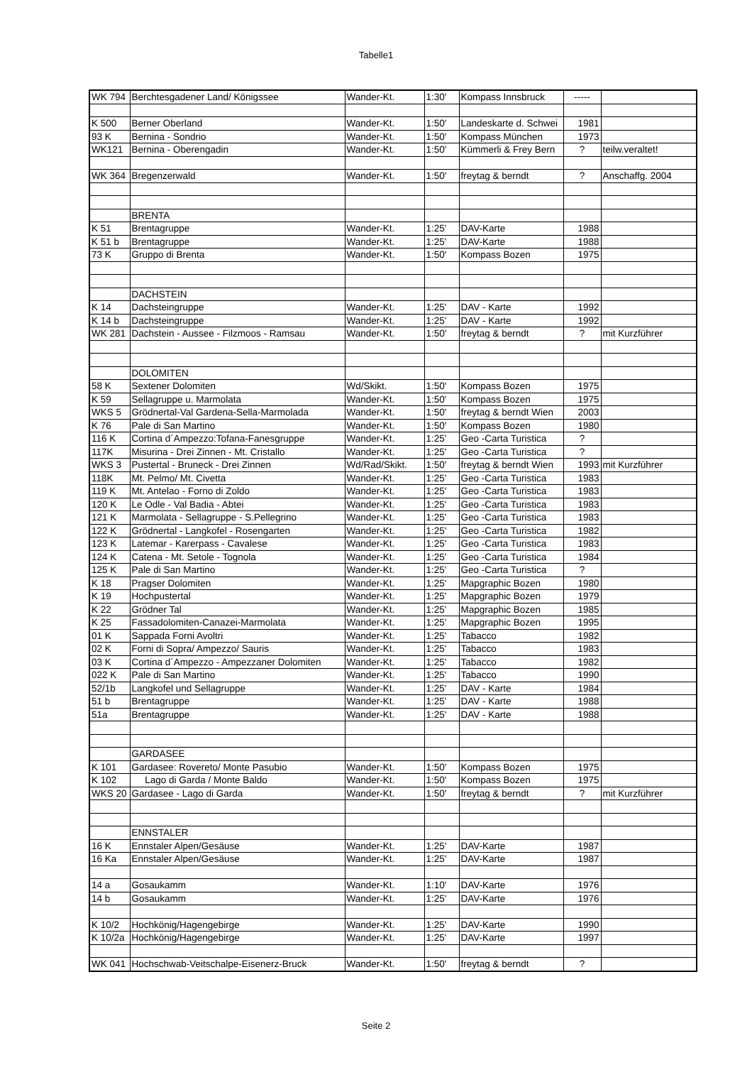Tabelle1
| WK 794 | Berchtesgadener Land/ Königssee | Wander-Kt. | 1:30' | Kompass Innsbruck | ----- | |
| K 500 | Berner Oberland | Wander-Kt. | 1:50' | Landeskarte d. Schwei | 1981 | |
| 93 K | Bernina - Sondrio | Wander-Kt. | 1:50' | Kompass München | 1973 | |
| WK121 | Bernina - Oberengadin | Wander-Kt. | 1:50' | Kümmerli & Frey Bern | ? | teilw.veraltet! |
| WK 364 | Bregenzerwald | Wander-Kt. | 1:50' | freytag & berndt | ? | Anschaffg. 2004 |
| | BRENTA | | | | | |
| K 51 | Brentagruppe | Wander-Kt. | 1:25' | DAV-Karte | 1988 | |
| K 51 b | Brentagruppe | Wander-Kt. | 1:25' | DAV-Karte | 1988 | |
| 73 K | Gruppo di Brenta | Wander-Kt. | 1:50' | Kompass Bozen | 1975 | |
| | DACHSTEIN | | | | | |
| K 14 | Dachsteingruppe | Wander-Kt. | 1:25' | DAV - Karte | 1992 | |
| K 14 b | Dachsteingruppe | Wander-Kt. | 1:25' | DAV - Karte | 1992 | |
| WK 281 | Dachstein - Aussee - Filzmoos - Ramsau | Wander-Kt. | 1:50' | freytag & berndt | ? | mit Kurzführer |
| | DOLOMITEN | | | | | |
| 58 K | Sextener Dolomiten | Wd/Skikt. | 1:50' | Kompass Bozen | 1975 | |
| K 59 | Sellagruppe u. Marmolata | Wander-Kt. | 1:50' | Kompass Bozen | 1975 | |
| WKS 5 | Grödnertal-Val Gardena-Sella-Marmolada | Wander-Kt. | 1:50' | freytag & berndt Wien | 2003 | |
| K 76 | Pale di San Martino | Wander-Kt. | 1:50' | Kompass Bozen | 1980 | |
| 116 K | Cortina d´Ampezzo:Tofana-Fanesgruppe | Wander-Kt. | 1:25' | Geo -Carta Turistica | ? | |
| 117K | Misurina - Drei Zinnen - Mt. Cristallo | Wander-Kt. | 1:25' | Geo -Carta Turistica | ? | |
| WKS 3 | Pustertal - Bruneck - Drei Zinnen | Wd/Rad/Skikt. | 1:50' | freytag & berndt Wien | 1993 | mit Kurzführer |
| 118K | Mt. Pelmo/ Mt. Civetta | Wander-Kt. | 1:25' | Geo -Carta Turistica | 1983 | |
| 119 K | Mt. Antelao - Forno di Zoldo | Wander-Kt. | 1:25' | Geo -Carta Turistica | 1983 | |
| 120 K | Le Odle - Val Badia - Abtei | Wander-Kt. | 1:25' | Geo -Carta Turistica | 1983 | |
| 121 K | Marmolata - Sellagruppe - S.Pellegrino | Wander-Kt. | 1:25' | Geo -Carta Turistica | 1983 | |
| 122 K | Grödnertal - Langkofel - Rosengarten | Wander-Kt. | 1:25' | Geo -Carta Turistica | 1982 | |
| 123 K | Latemar - Karerpass - Cavalese | Wander-Kt. | 1:25' | Geo -Carta Turistica | 1983 | |
| 124 K | Catena - Mt. Setole - Tognola | Wander-Kt. | 1:25' | Geo -Carta Turistica | 1984 | |
| 125 K | Pale di San Martino | Wander-Kt. | 1:25' | Geo -Carta Turistica | ? | |
| K 18 | Pragser Dolomiten | Wander-Kt. | 1:25' | Mapgraphic Bozen | 1980 | |
| K 19 | Hochpustertal | Wander-Kt. | 1:25' | Mapgraphic Bozen | 1979 | |
| K 22 | Grödner Tal | Wander-Kt. | 1:25' | Mapgraphic Bozen | 1985 | |
| K 25 | Fassadolomiten-Canazei-Marmolata | Wander-Kt. | 1:25' | Mapgraphic Bozen | 1995 | |
| 01 K | Sappada Forni Avoltri | Wander-Kt. | 1:25' | Tabacco | 1982 | |
| 02 K | Forni di Sopra/ Ampezzo/ Sauris | Wander-Kt. | 1:25' | Tabacco | 1983 | |
| 03 K | Cortina d´Ampezzo - Ampezzaner Dolomiten | Wander-Kt. | 1:25' | Tabacco | 1982 | |
| 022 K | Pale di San Martino | Wander-Kt. | 1:25' | Tabacco | 1990 | |
| 52/1b | Langkofel und Sellagruppe | Wander-Kt. | 1:25' | DAV - Karte | 1984 | |
| 51 b | Brentagruppe | Wander-Kt. | 1:25' | DAV - Karte | 1988 | |
| 51a | Brentagruppe | Wander-Kt. | 1:25' | DAV - Karte | 1988 | |
| | GARDASEE | | | | | |
| K 101 | Gardasee: Rovereto/ Monte Pasubio | Wander-Kt. | 1:50' | Kompass Bozen | 1975 | |
| K 102 | Lago di Garda / Monte Baldo | Wander-Kt. | 1:50' | Kompass Bozen | 1975 | |
| WKS 20 | Gardasee - Lago di Garda | Wander-Kt. | 1:50' | freytag & berndt | ? | mit Kurzführer |
| | ENNSTALER | | | | | |
| 16 K | Ennstaler Alpen/Gesäuse | Wander-Kt. | 1:25' | DAV-Karte | 1987 | |
| 16 Ka | Ennstaler Alpen/Gesäuse | Wander-Kt. | 1:25' | DAV-Karte | 1987 | |
| 14 a | Gosaukamm | Wander-Kt. | 1:10' | DAV-Karte | 1976 | |
| 14 b | Gosaukamm | Wander-Kt. | 1:25' | DAV-Karte | 1976 | |
| K 10/2 | Hochkönig/Hagengebirge | Wander-Kt. | 1:25' | DAV-Karte | 1990 | |
| K 10/2a | Hochkönig/Hagengebirge | Wander-Kt. | 1:25' | DAV-Karte | 1997 | |
| WK 041 | Hochschwab-Veitschalpe-Eisenerz-Bruck | Wander-Kt. | 1:50' | freytag & berndt | ? | |
Seite 2